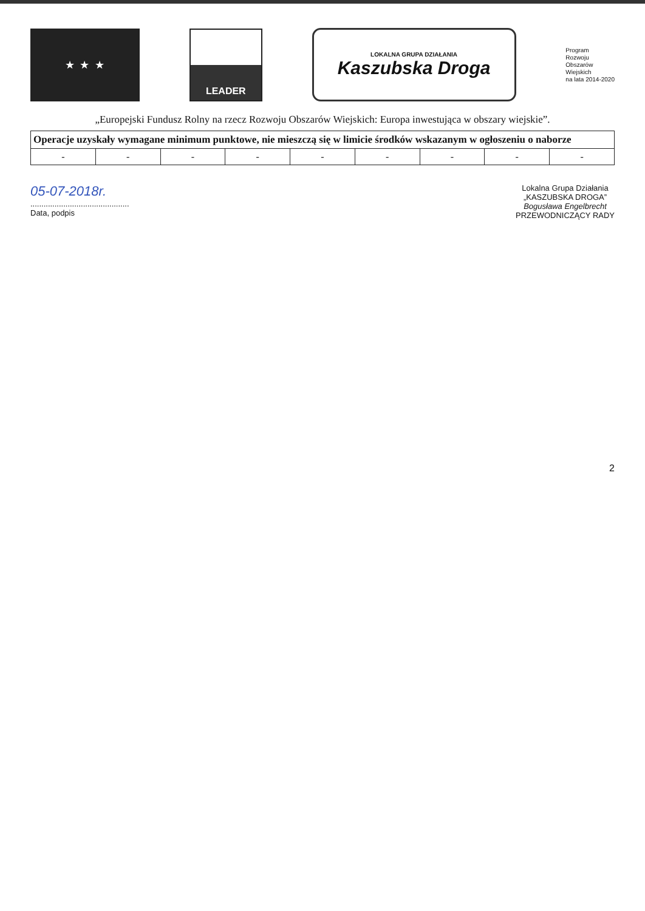★ ★ ★ LEADER
LOKALNA GRUPA DZIAŁANIA
Kaszubska Droga
Program
Rozwoju
Obszarów
Wiejskich
na lata 2014-2020
„Europejski Fundusz Rolny na rzecz Rozwoju Obszarów Wiejskich: Europa inwestująca w obszary wiejskie”.
| Operacje uzyskały wymagane minimum punktowe, nie mieszczą się w limicie środków wskazanym w ogłoszeniu o naborze | | | | | | | | |
| --- | --- | --- | --- | --- | --- | --- | --- | --- |
| - | - | - | - | - | - | - | - | - |
05-07-2018r.
.............................................
Data, podpis
Lokalna Grupa Działania
„KASZUBSKA DROGA”
Bogusława Engelbrecht
PRZEWODNICZĄCY RADY
2